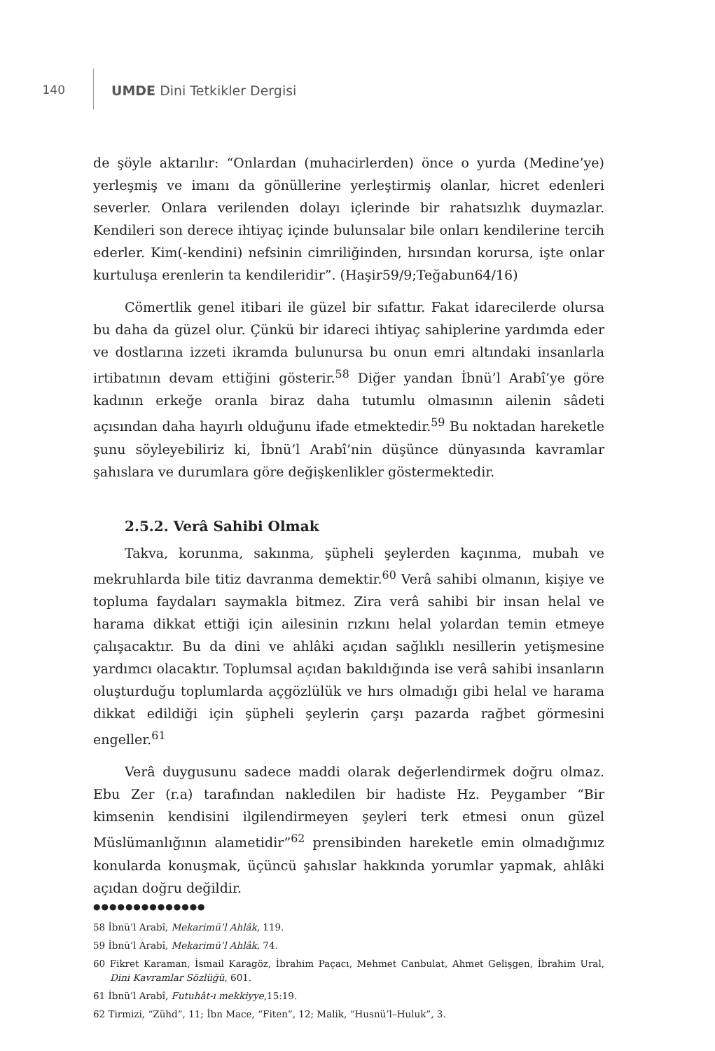140 UMDE Dini Tetkikler Dergisi
de şöyle aktarılır: “Onlardan (muhacirlerden) önce o yurda (Medine’ye) yerleşmiş ve imanı da gönüllerine yerleştirmiş olanlar, hicret edenleri severler. Onlara verilenden dolayı içlerinde bir rahatsızlık duymazlar. Kendileri son derece ihtiyaç içinde bulunsalar bile onları kendilerine tercih ederler. Kim(-kendini) nefsinin cimriliğinden, hırsından korursa, işte onlar kurtuluşa erenlerin ta kendileridir”. (Haşir59/9;Teğabun64/16)
Cömertlik genel itibari ile güzel bir sıfattır. Fakat idarecilerde olursa bu daha da güzel olur. Çünkü bir idareci ihtiyaç sahiplerine yardımda eder ve dostlarına izzeti ikramda bulunursa bu onun emri altındaki insanlarla irtibatının devam ettiğini gösterir.<sup>58</sup> Diğer yandan İbnü’l Arabî’ye göre kadının erkeğe oranla biraz daha tutumlu olmasının ailenin sâdeti açısından daha hayırlı olduğunu ifade etmektedir.<sup>59</sup> Bu noktadan hareketle şunu söyleyebiliriz ki, İbnü’l Arabî’nin düşünce dünyasında kavramlar şahıslara ve durumlara göre değişkenlikler göstermektedir.
2.5.2. Verâ Sahibi Olmak
Takva, korunma, sakınma, şüpheli şeylerden kaçınma, mubah ve mekruhlarda bile titiz davranma demektir.<sup>60</sup> Verâ sahibi olmanın, kişiye ve topluma faydaları saymakla bitmez. Zira verâ sahibi bir insan helal ve harama dikkat ettiği için ailesinin rızkını helal yolardan temin etmeye çalışacaktır. Bu da dini ve ahlâki açıdan sağlıklı nesillerin yetişmesine yardımcı olacaktır. Toplumsal açıdan bakıldığında ise verâ sahibi insanların oluşturduğu toplumlarda açgözlülük ve hırs olmadığı gibi helal ve harama dikkat edildiği için şüpheli şeylerin çarşı pazarda rağbet görmesini engeller.<sup>61</sup>
Verâ duygusunu sadece maddi olarak değerlendirmek doğru olmaz. Ebu Zer (r.a) tarafından nakledilen bir hadiste Hz. Peygamber “Bir kimsenin kendisini ilgilendirmeyen şeyleri terk etmesi onun güzel Müslümanlığının alametidir”<sup>62</sup> prensibinden hareketle emin olmadığımız konularda konuşmak, üçüncü şahıslar hakkında yorumlar yapmak, ahlâki açıdan doğru değildir.
●●●●●●●●●●●●●●
58 İbnü’l Arabî, Mekarimü’l Ahlâk, 119.
59 İbnü’l Arabî, Mekarimü’l Ahlâk, 74.
60 Fikret Karaman, İsmail Karagöz, İbrahim Paçacı, Mehmet Canbulat, Ahmet Gelişgen, İbrahim Ural, Dini Kavramlar Sözlüğü, 601.
61 İbnü’l Arabî, Futuhât-ı mekkiyye,15:19.
62 Tirmizi, “Zühd”, 11; İbn Mace, “Fiten”, 12; Malik, “Husnü’l–Huluk”, 3.